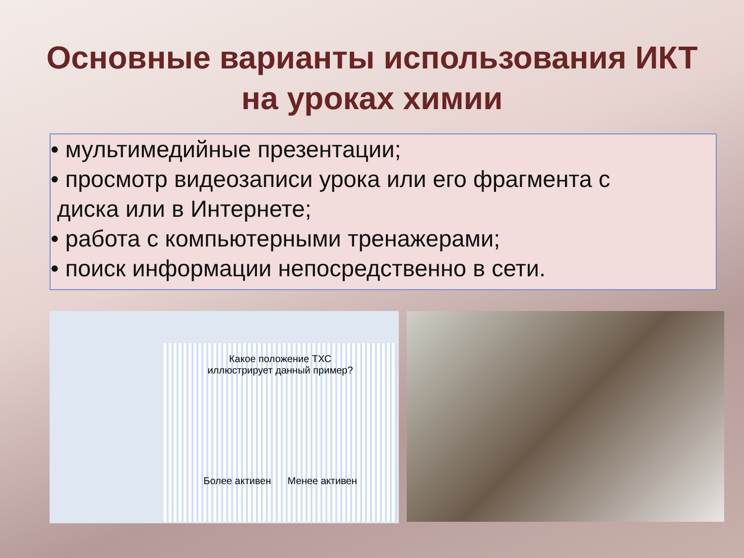Основные варианты использования ИКТ
на уроках химии
• мультимедийные презентации;
• просмотр видеозаписи урока или его фрагмента с
диска или в Интернете;
• работа с компьютерными тренажерами;
• поиск информации непосредственно в сети.
Какое положение ТХС
иллюстрирует данный пример?
Более активен Менее активен